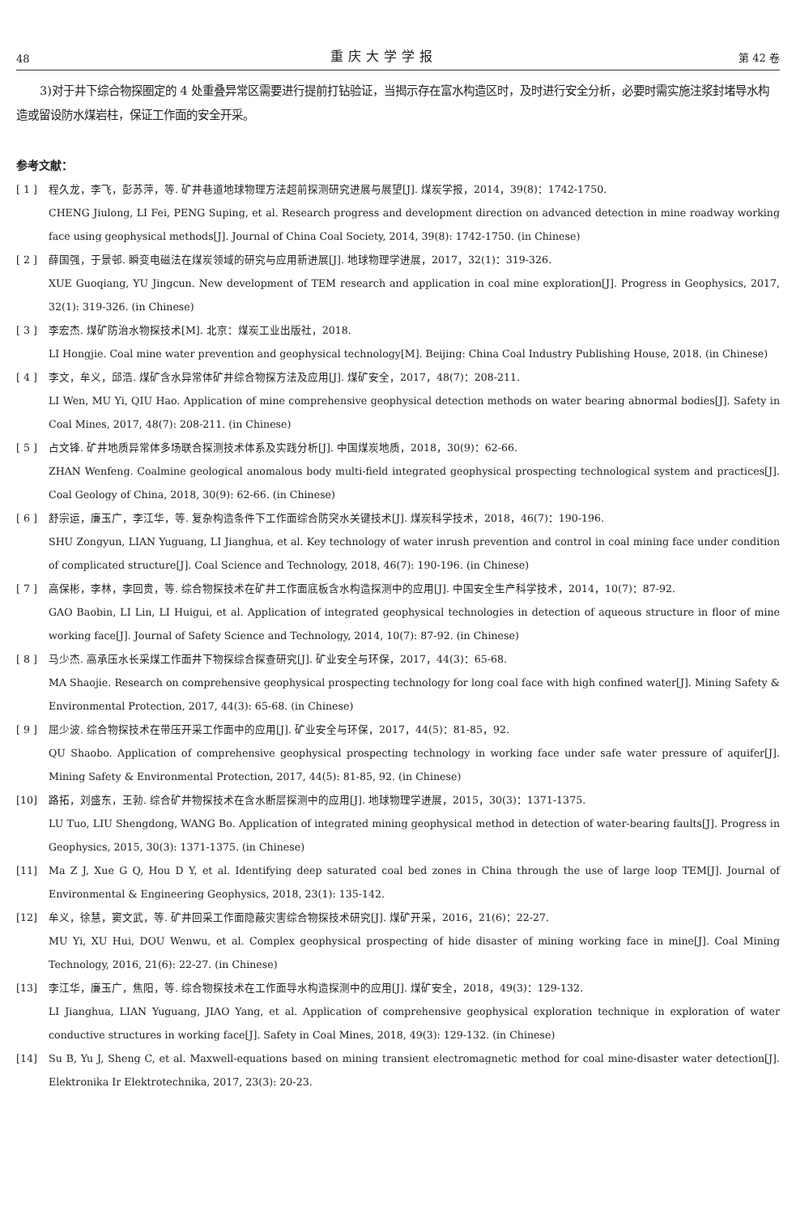48 重庆大学学报 第 42 卷
3)对于井下综合物探圈定的 4 处重叠异常区需要进行提前打钻验证，当揭示存在富水构造区时，及时进行安全分析，必要时需实施注浆封堵导水构造或留设防水煤岩柱，保证工作面的安全开采。
参考文献：
[ 1 ] 程久龙，李飞，彭苏萍，等. 矿井巷道地球物理方法超前探测研究进展与展望[J]. 煤炭学报，2014，39(8)：1742-1750.
CHENG Jiulong, LI Fei, PENG Suping, et al. Research progress and development direction on advanced detection in mine roadway working face using geophysical methods[J]. Journal of China Coal Society, 2014, 39(8): 1742-1750. (in Chinese)
[ 2 ] 薛国强，于景邨. 瞬变电磁法在煤炭领域的研究与应用新进展[J]. 地球物理学进展，2017，32(1)：319-326.
XUE Guoqiang, YU Jingcun. New development of TEM research and application in coal mine exploration[J]. Progress in Geophysics, 2017, 32(1): 319-326. (in Chinese)
[ 3 ] 李宏杰. 煤矿防治水物探技术[M]. 北京：煤炭工业出版社，2018.
LI Hongjie. Coal mine water prevention and geophysical technology[M]. Beijing: China Coal Industry Publishing House, 2018. (in Chinese)
[ 4 ] 李文，牟义，邱浩. 煤矿含水异常体矿井综合物探方法及应用[J]. 煤矿安全，2017，48(7)：208-211.
LI Wen, MU Yi, QIU Hao. Application of mine comprehensive geophysical detection methods on water bearing abnormal bodies[J]. Safety in Coal Mines, 2017, 48(7): 208-211. (in Chinese)
[ 5 ] 占文锋. 矿井地质异常体多场联合探测技术体系及实践分析[J]. 中国煤炭地质，2018，30(9)：62-66.
ZHAN Wenfeng. Coalmine geological anomalous body multi-field integrated geophysical prospecting technological system and practices[J]. Coal Geology of China, 2018, 30(9): 62-66. (in Chinese)
[ 6 ] 舒宗运，廉玉广，李江华，等. 复杂构造条件下工作面综合防突水关键技术[J]. 煤炭科学技术，2018，46(7)：190-196.
SHU Zongyun, LIAN Yuguang, LI Jianghua, et al. Key technology of water inrush prevention and control in coal mining face under condition of complicated structure[J]. Coal Science and Technology, 2018, 46(7): 190-196. (in Chinese)
[ 7 ] 高保彬，李林，李回贵，等. 综合物探技术在矿井工作面底板含水构造探测中的应用[J]. 中国安全生产科学技术，2014，10(7)：87-92.
GAO Baobin, LI Lin, LI Huigui, et al. Application of integrated geophysical technologies in detection of aqueous structure in floor of mine working face[J]. Journal of Safety Science and Technology, 2014, 10(7): 87-92. (in Chinese)
[ 8 ] 马少杰. 高承压水长采煤工作面井下物探综合探查研究[J]. 矿业安全与环保，2017，44(3)：65-68.
MA Shaojie. Research on comprehensive geophysical prospecting technology for long coal face with high confined water[J]. Mining Safety & Environmental Protection, 2017, 44(3): 65-68. (in Chinese)
[ 9 ] 屈少波. 综合物探技术在带压开采工作面中的应用[J]. 矿业安全与环保，2017，44(5)：81-85，92.
QU Shaobo. Application of comprehensive geophysical prospecting technology in working face under safe water pressure of aquifer[J]. Mining Safety & Environmental Protection, 2017, 44(5): 81-85, 92. (in Chinese)
[10] 路拓，刘盛东，王勃. 综合矿井物探技术在含水断层探测中的应用[J]. 地球物理学进展，2015，30(3)：1371-1375.
LU Tuo, LIU Shengdong, WANG Bo. Application of integrated mining geophysical method in detection of water-bearing faults[J]. Progress in Geophysics, 2015, 30(3): 1371-1375. (in Chinese)
[11] Ma Z J, Xue G Q, Hou D Y, et al. Identifying deep saturated coal bed zones in China through the use of large loop TEM[J]. Journal of Environmental & Engineering Geophysics, 2018, 23(1): 135-142.
[12] 牟义，徐慧，窦文武，等. 矿井回采工作面隐蔽灾害综合物探技术研究[J]. 煤矿开采，2016，21(6)：22-27.
MU Yi, XU Hui, DOU Wenwu, et al. Complex geophysical prospecting of hide disaster of mining working face in mine[J]. Coal Mining Technology, 2016, 21(6): 22-27. (in Chinese)
[13] 李江华，廉玉广，焦阳，等. 综合物探技术在工作面导水构造探测中的应用[J]. 煤矿安全，2018，49(3)：129-132.
LI Jianghua, LIAN Yuguang, JIAO Yang, et al. Application of comprehensive geophysical exploration technique in exploration of water conductive structures in working face[J]. Safety in Coal Mines, 2018, 49(3): 129-132. (in Chinese)
[14] Su B, Yu J, Sheng C, et al. Maxwell-equations based on mining transient electromagnetic method for coal mine-disaster water detection[J]. Elektronika Ir Elektrotechnika, 2017, 23(3): 20-23.